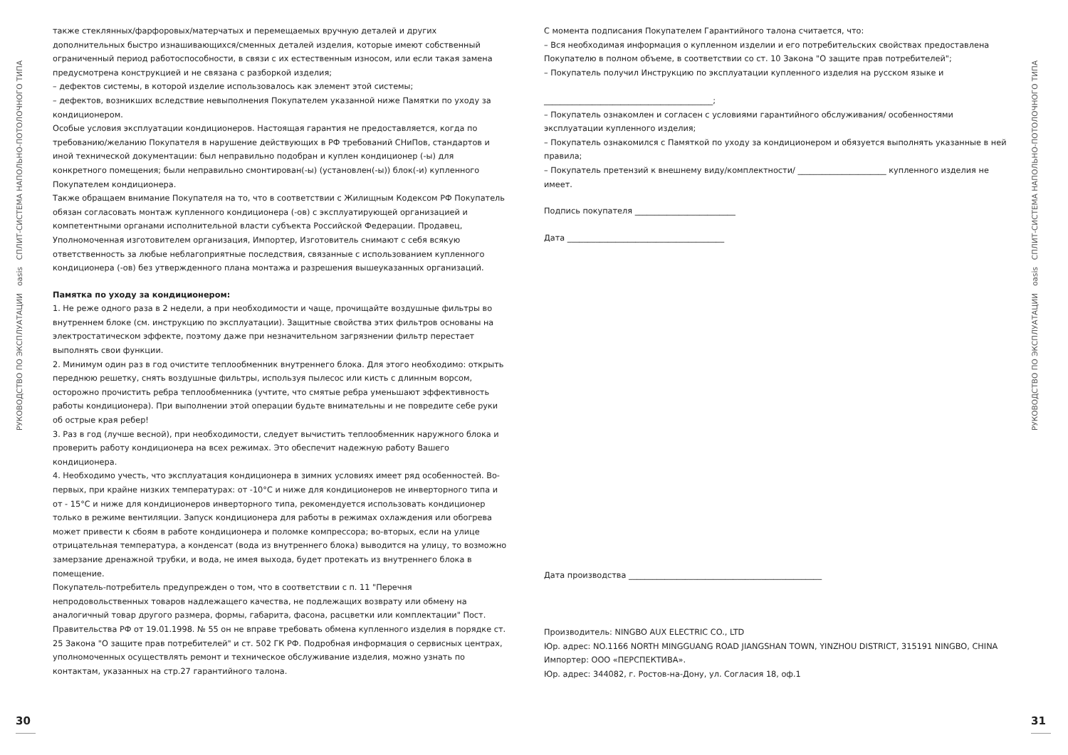РУКОВОДСТВО ПО ЭКСПЛУАТАЦИИ oasis СПЛИТ-СИСТЕМА НАПОЛЬНО-ПОТОЛОЧНОГО ТИПА
30
также стеклянных/фарфоровых/матерчатых и перемещаемых вручную деталей и других дополнительных быстро изнашивающихся/сменных деталей изделия, которые имеют собственный ограниченный период работоспособности, в связи с их естественным износом, или если такая замена предусмотрена конструкцией и не связана с разборкой изделия;
– дефектов системы, в которой изделие использовалось как элемент этой системы;
– дефектов, возникших вследствие невыполнения Покупателем указанной ниже Памятки по уходу за кондиционером.
Особые условия эксплуатации кондиционеров. Настоящая гарантия не предоставляется, когда по требованию/желанию Покупателя в нарушение действующих в РФ требований СНиПов, стандартов и иной технической документации: был неправильно подобран и куплен кондиционер (-ы) для конкретного помещения; были неправильно смонтирован(-ы) (установлен(-ы)) блок(-и) купленного Покупателем кондиционера.
Также обращаем внимание Покупателя на то, что в соответствии с Жилищным Кодексом РФ Покупатель обязан согласовать монтаж купленного кондиционера (-ов) с эксплуатирующей организацией и компетентными органами исполнительной власти субъекта Российской Федерации. Продавец, Уполномоченная изготовителем организация, Импортер, Изготовитель снимают с себя всякую ответственность за любые неблагоприятные последствия, связанные с использованием купленного кондиционера (-ов) без утвержденного плана монтажа и разрешения вышеуказанных организаций.
Памятка по уходу за кондиционером:
1. Не реже одного раза в 2 недели, а при необходимости и чаще, прочищайте воздушные фильтры во внутреннем блоке (см. инструкцию по эксплуатации). Защитные свойства этих фильтров основаны на электростатическом эффекте, поэтому даже при незначительном загрязнении фильтр перестает выполнять свои функции.
2. Минимум один раз в год очистите теплообменник внутреннего блока. Для этого необходимо: открыть переднюю решетку, снять воздушные фильтры, используя пылесос или кисть с длинным ворсом, осторожно прочистить ребра теплообменника (учтите, что смятые ребра уменьшают эффективность работы кондиционера). При выполнении этой операции будьте внимательны и не повредите себе руки об острые края ребер!
3. Раз в год (лучше весной), при необходимости, следует вычистить теплообменник наружного блока и проверить работу кондиционера на всех режимах. Это обеспечит надежную работу Вашего кондиционера.
4. Необходимо учесть, что эксплуатация кондиционера в зимних условиях имеет ряд особенностей. Во-первых, при крайне низких температурах: от -10°С и ниже для кондиционеров не инверторного типа и от - 15°С и ниже для кондиционеров инверторного типа, рекомендуется использовать кондиционер только в режиме вентиляции. Запуск кондиционера для работы в режимах охлаждения или обогрева может привести к сбоям в работе кондиционера и поломке компрессора; во-вторых, если на улице отрицательная температура, а конденсат (вода из внутреннего блока) выводится на улицу, то возможно замерзание дренажной трубки, и вода, не имея выхода, будет протекать из внутреннего блока в помещение.
Покупатель-потребитель предупрежден о том, что в соответствии с п. 11 "Перечня непродовольственных товаров надлежащего качества, не подлежащих возврату или обмену на аналогичный товар другого размера, формы, габарита, фасона, расцветки или комплектации" Пост. Правительства РФ от 19.01.1998. № 55 он не вправе требовать обмена купленного изделия в порядке ст. 25 Закона "О защите прав потребителей" и ст. 502 ГК РФ. Подробная информация о сервисных центрах, уполномоченных осуществлять ремонт и техническое обслуживание изделия, можно узнать по контактам, указанных на стр.27 гарантийного талона.
С момента подписания Покупателем Гарантийного талона считается, что:
– Вся необходимая информация о купленном изделии и его потребительских свойствах предоставлена Покупателю в полном объеме, в соответствии со ст. 10 Закона "О защите прав потребителей";
– Покупатель получил Инструкцию по эксплуатации купленного изделия на русском языке и
__________________________________________;
– Покупатель ознакомлен и согласен с условиями гарантийного обслуживания/ особенностями эксплуатации купленного изделия;
– Покупатель ознакомился с Памяткой по уходу за кондиционером и обязуется выполнять указанные в ней правила;
– Покупатель претензий к внешнему виду/комплектности/ ______________________ купленного изделия не имеет.
Подпись покупателя _________________________
Дата _______________________________________
Дата производства ________________________________________________
Производитель: NINGBO AUX ELECTRIC CO., LTD
Юр. адрес: NO.1166 NORTH MINGGUANG ROAD JIANGSHAN TOWN, YINZHOU DISTRICT, 315191 NINGBO, CHINA
Импортер: ООО «ПЕРСПЕКТИВА».
Юр. адрес: 344082, г. Ростов-на-Дону, ул. Согласия 18, оф.1
РУКОВОДСТВО ПО ЭКСПЛУАТАЦИИ oasis СПЛИТ-СИСТЕМА НАПОЛЬНО-ПОТОЛОЧНОГО ТИПА
31